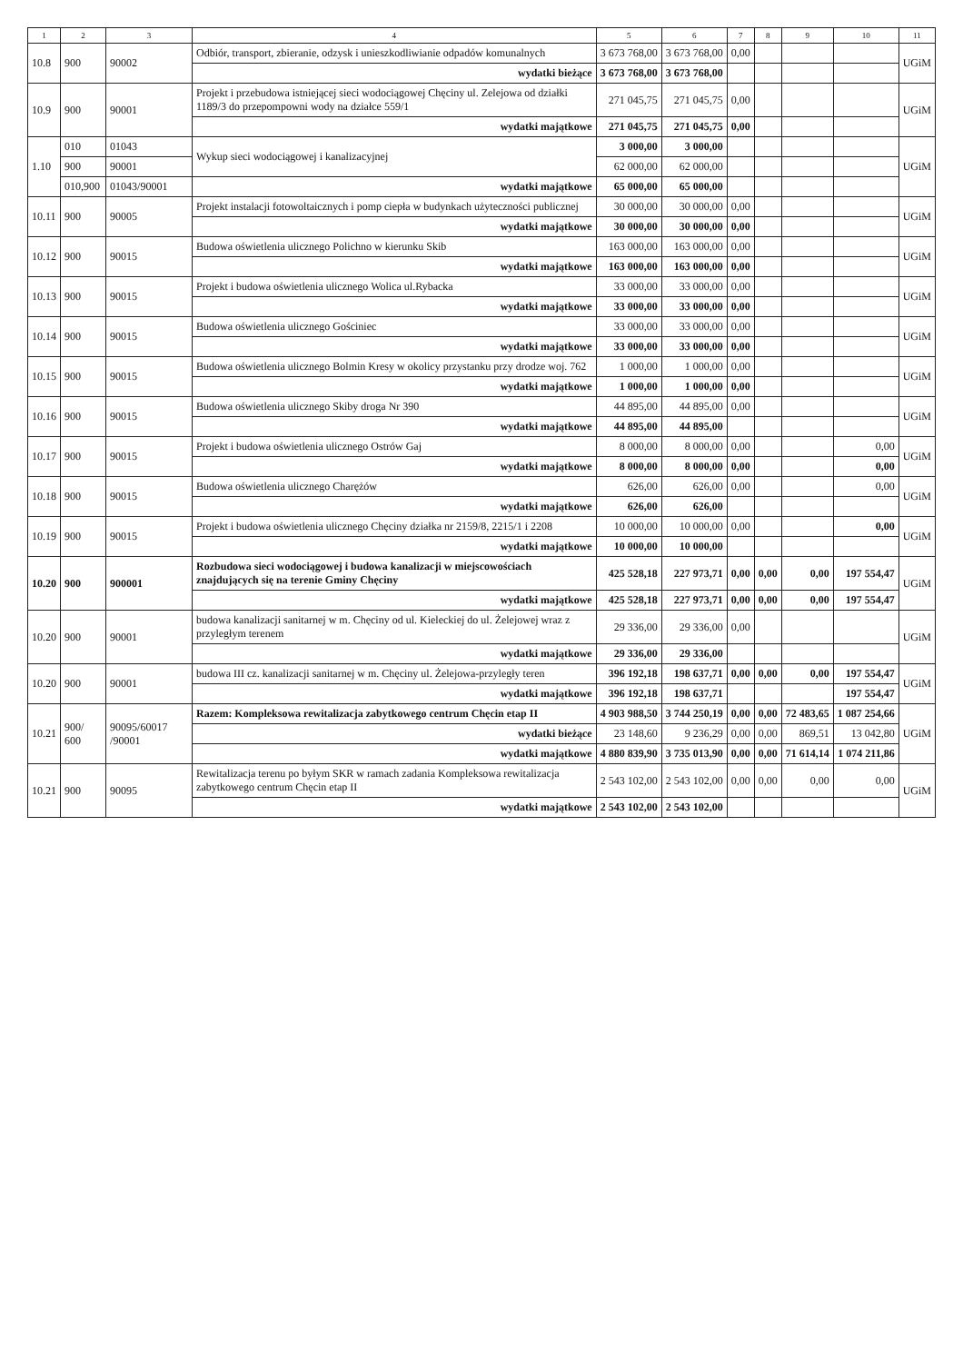| 1 | 2 | 3 | 4 | 5 | 6 | 7 | 8 | 9 | 10 | 11 |
| --- | --- | --- | --- | --- | --- | --- | --- | --- | --- | --- |
| 10.8 | 900 | 90002 | Odbiór, transport, zbieranie, odzysk i unieszkodliwianie odpadów komunalnych | 3 673 768,00 | 3 673 768,00 | 0,00 | | | | UGiM |
| | | | wydatki bieżące | 3 673 768,00 | 3 673 768,00 | | | | | |
| 10.9 | 900 | 90001 | Projekt i przebudowa istniejącej sieci wodociągowej Chęciny ul. Zelejowa od działki 1189/3 do przepompowni wody na działce 559/1 | 271 045,75 | 271 045,75 | 0,00 | | | | UGiM |
| | | | wydatki majątkowe | 271 045,75 | 271 045,75 | 0,00 | | | | |
| 1.10 | 010 | 01043 | Wykup sieci wodociągowej i kanalizacyjnej | 3 000,00 | 3 000,00 | | | | | UGiM |
| | 900 | 90001 | | 62 000,00 | 62 000,00 | | | | | |
| | 010,900 | 01043/90001 | wydatki majątkowe | 65 000,00 | 65 000,00 | | | | | |
| 10.11 | 900 | 90005 | Projekt instalacji fotowoltaicznych i pomp ciepła w budynkach użyteczności publicznej | 30 000,00 | 30 000,00 | 0,00 | | | | UGiM |
| | | | wydatki majątkowe | 30 000,00 | 30 000,00 | 0,00 | | | | |
| 10.12 | 900 | 90015 | Budowa oświetlenia ulicznego Polichno w kierunku Skib | 163 000,00 | 163 000,00 | 0,00 | | | | UGiM |
| | | | wydatki majątkowe | 163 000,00 | 163 000,00 | 0,00 | | | | |
| 10.13 | 900 | 90015 | Projekt i budowa oświetlenia ulicznego Wolica ul.Rybacka | 33 000,00 | 33 000,00 | 0,00 | | | | UGiM |
| | | | wydatki majątkowe | 33 000,00 | 33 000,00 | 0,00 | | | | |
| 10.14 | 900 | 90015 | Budowa oświetlenia ulicznego Gościniec | 33 000,00 | 33 000,00 | 0,00 | | | | UGiM |
| | | | wydatki majątkowe | 33 000,00 | 33 000,00 | 0,00 | | | | |
| 10.15 | 900 | 90015 | Budowa oświetlenia ulicznego Bolmin Kresy w okolicy przystanku przy drodze woj. 762 | 1 000,00 | 1 000,00 | 0,00 | | | | UGiM |
| | | | wydatki majątkowe | 1 000,00 | 1 000,00 | 0,00 | | | | |
| 10.16 | 900 | 90015 | Budowa oświetlenia ulicznego Skiby droga Nr 390 | 44 895,00 | 44 895,00 | 0,00 | | | | UGiM |
| | | | wydatki majątkowe | 44 895,00 | 44 895,00 | | | | | |
| 10.17 | 900 | 90015 | Projekt i budowa oświetlenia ulicznego Ostrów Gaj | 8 000,00 | 8 000,00 | 0,00 | | | 0,00 | UGiM |
| | | | wydatki majątkowe | 8 000,00 | 8 000,00 | 0,00 | | | 0,00 | |
| 10.18 | 900 | 90015 | Budowa oświetlenia ulicznego Charężów | 626,00 | 626,00 | 0,00 | | | 0,00 | UGiM |
| | | | wydatki majątkowe | 626,00 | 626,00 | | | | | |
| 10.19 | 900 | 90015 | Projekt i budowa oświetlenia ulicznego Chęciny działka nr 2159/8, 2215/1 i 2208 | 10 000,00 | 10 000,00 | 0,00 | | | 0,00 | UGiM |
| | | | wydatki majątkowe | 10 000,00 | 10 000,00 | | | | | |
| 10.20 | 900 | 900001 | Rozbudowa sieci wodociągowej i budowa kanalizacji w miejscowościach znajdujących się na terenie Gminy Chęciny | 425 528,18 | 227 973,71 | 0,00 | 0,00 | 0,00 | 197 554,47 | UGiM |
| | | | wydatki majątkowe | 425 528,18 | 227 973,71 | 0,00 | 0,00 | 0,00 | 197 554,47 | |
| 10.20 | 900 | 90001 | budowa kanalizacji sanitarnej w m. Chęciny od ul. Kieleckiej do ul. Żelejowej wraz z przyległym terenem | 29 336,00 | 29 336,00 | 0,00 | | | | UGiM |
| | | | wydatki majątkowe | 29 336,00 | 29 336,00 | | | | | |
| 10.20 | 900 | 90001 | budowa III cz. kanalizacji sanitarnej w m. Chęciny ul. Żelejowa-przyległy teren | 396 192,18 | 198 637,71 | 0,00 | 0,00 | 0,00 | 197 554,47 | UGiM |
| | | | wydatki majątkowe | 396 192,18 | 198 637,71 | | | | 197 554,47 | |
| 10.21 | 900/ 600 | 90095/60017 /90001 | Razem: Kompleksowa rewitalizacja zabytkowego centrum Chęcin etap II | 4 903 988,50 | 3 744 250,19 | 0,00 | 0,00 | 72 483,65 | 1 087 254,66 | UGiM |
| | | | wydatki bieżące | 23 148,60 | 9 236,29 | 0,00 | 0,00 | 869,51 | 13 042,80 | |
| | | | wydatki majątkowe | 4 880 839,90 | 3 735 013,90 | 0,00 | 0,00 | 71 614,14 | 1 074 211,86 | |
| 10.21 | 900 | 90095 | Rewitalizacja terenu po byłym SKR w ramach zadania Kompleksowa rewitalizacja zabytkowego centrum Chęcin etap II | 2 543 102,00 | 2 543 102,00 | 0,00 | 0,00 | 0,00 | 0,00 | UGiM |
| | | | wydatki majątkowe | 2 543 102,00 | 2 543 102,00 | | | | | |